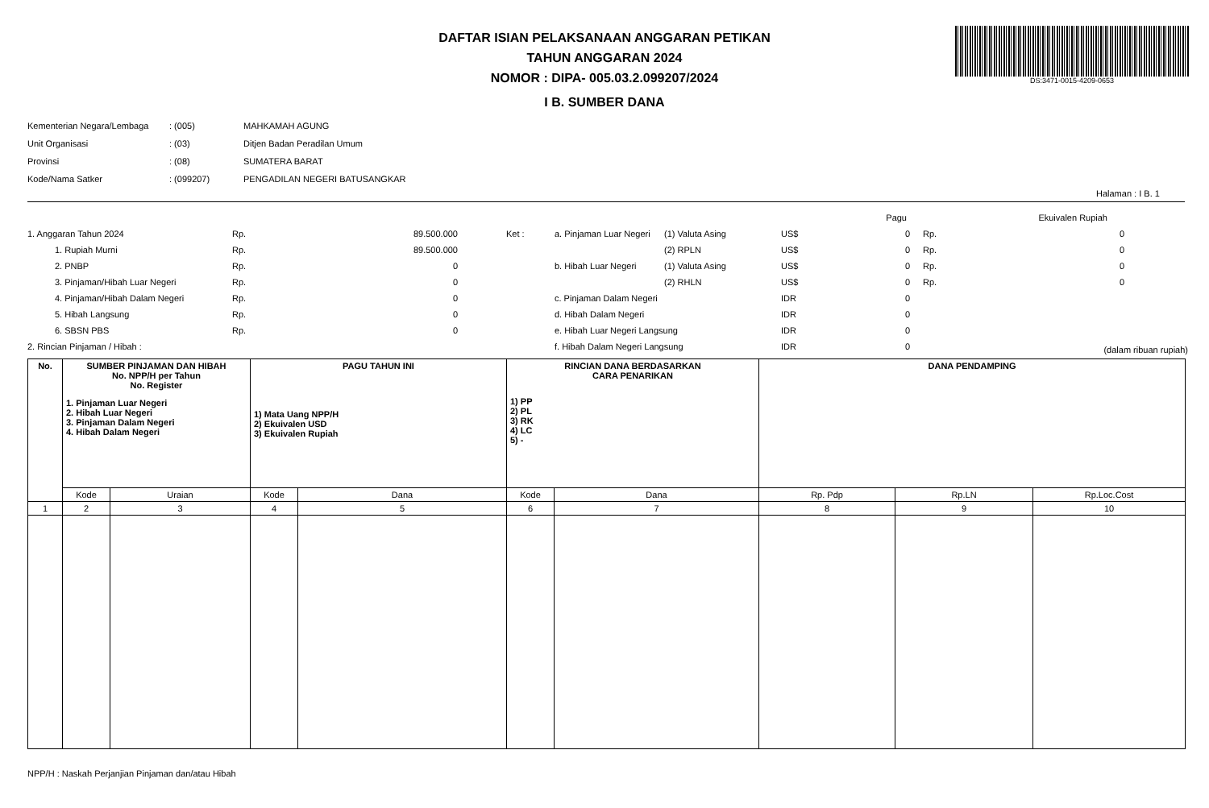DAFTAR ISIAN PELAKSANAAN ANGGARAN PETIKAN
TAHUN ANGGARAN 2024
NOMOR : DIPA- 005.03.2.099207/2024
I B. SUMBER DANA
DS:3471-0015-4209-0653
| Kementerian Negara/Lembaga | : (005) | MAHKAMAH AGUNG |
| Unit Organisasi | : (03) | Ditjen Badan Peradilan Umum |
| Provinsi | : (08) | SUMATERA BARAT |
| Kode/Nama Satker | : (099207) | PENGADILAN NEGERI BATUSANGKAR |
Halaman : I B. 1
| | | | | | | | Pagu | | Ekuivalen Rupiah | |
| 1. Anggaran Tahun 2024 | Rp. | 89.500.000 | Ket : | a. Pinjaman Luar Negeri | (1) Valuta Asing | US$ | 0 | Rp. | 0 | |
| 1. Rupiah Murni | Rp. | 89.500.000 | | | (2) RPLN | US$ | 0 | Rp. | 0 | |
| 2. PNBP | Rp. | 0 | | b. Hibah Luar Negeri | (1) Valuta Asing | US$ | 0 | Rp. | 0 | |
| 3. Pinjaman/Hibah Luar Negeri | Rp. | 0 | | | (2) RHLN | US$ | 0 | Rp. | 0 | |
| 4. Pinjaman/Hibah Dalam Negeri | Rp. | 0 | | c. Pinjaman Dalam Negeri | | IDR | 0 | | | |
| 5. Hibah Langsung | Rp. | 0 | | d. Hibah Dalam Negeri | | IDR | 0 | | | |
| 6. SBSN PBS | Rp. | 0 | | e. Hibah Luar Negeri Langsung | | IDR | 0 | | | |
| 2. Rincian Pinjaman / Hibah : | | | | f. Hibah Dalam Negeri Langsung | | IDR | 0 | | (dalam ribuan rupiah) | |
| No. | SUMBER PINJAMAN DAN HIBAH No. NPP/H per Tahun No. Register 1. Pinjaman Luar Negeri 2. Hibah Luar Negeri 3. Pinjaman Dalam Negeri 4. Hibah Dalam Negeri | | PAGU TAHUN INI 1) Mata Uang NPP/H 2) Ekuivalen USD 3) Ekuivalen Rupiah | | RINCIAN DANA BERDASARKAN CARA PENARIKAN 1) PP 2) PL 3) RK 4) LC 5) - | | DANA PENDAMPING | | |
| --- | --- | --- | --- | --- | --- | --- | --- | --- | --- |
| | Kode | Uraian | Kode | Dana | Kode | Dana | Rp. Pdp | Rp.LN | Rp.Loc.Cost |
| 1 | 2 | 3 | 4 | 5 | 6 | 7 | 8 | 9 | 10 |
NPP/H : Naskah Perjanjian Pinjaman dan/atau Hibah